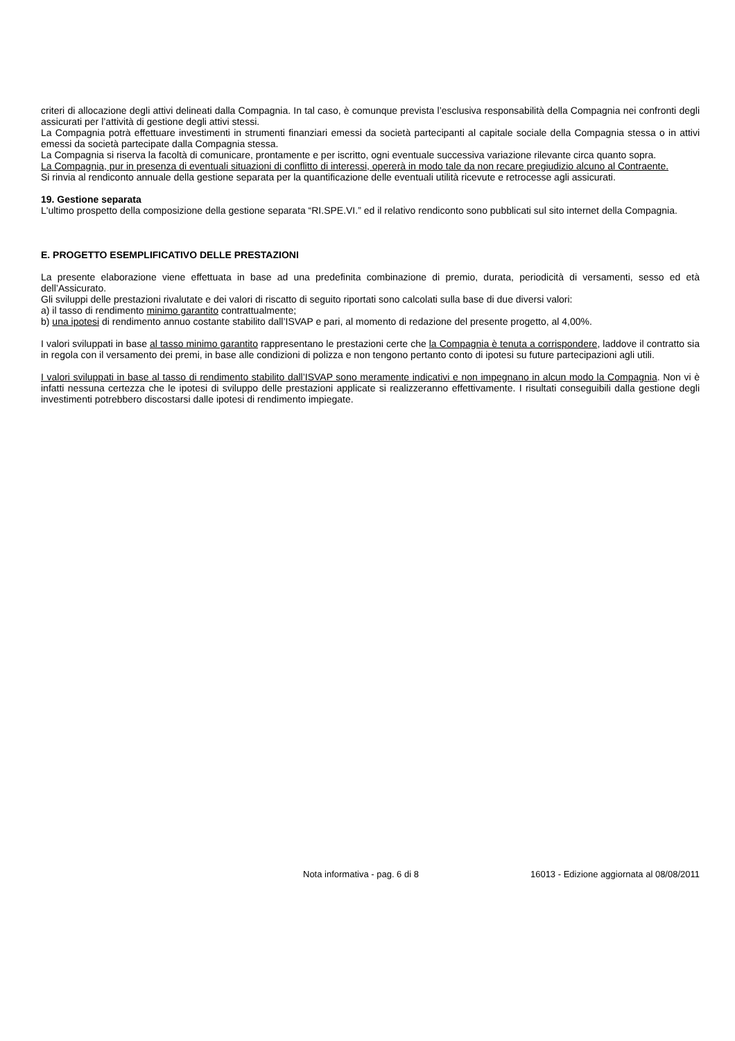criteri di allocazione degli attivi delineati dalla Compagnia. In tal caso, è comunque prevista l’esclusiva responsabilità della Compagnia nei confronti degli assicurati per l’attività di gestione degli attivi stessi.
La Compagnia potrà effettuare investimenti in strumenti finanziari emessi da società partecipanti al capitale sociale della Compagnia stessa o in attivi emessi da società partecipate dalla Compagnia stessa.
La Compagnia si riserva la facoltà di comunicare, prontamente e per iscritto, ogni eventuale successiva variazione rilevante circa quanto sopra.
La Compagnia, pur in presenza di eventuali situazioni di conflitto di interessi, opererà in modo tale da non recare pregiudizio alcuno al Contraente.
Si rinvia al rendiconto annuale della gestione separata per la quantificazione delle eventuali utilità ricevute e retrocesse agli assicurati.
19. Gestione separata
L'ultimo prospetto della composizione della gestione separata “RI.SPE.VI.” ed il relativo rendiconto sono pubblicati sul sito internet della Compagnia.
E. PROGETTO ESEMPLIFICATIVO DELLE PRESTAZIONI
La presente elaborazione viene effettuata in base ad una predefinita combinazione di premio, durata, periodicità di versamenti, sesso ed età dell’Assicurato.
Gli sviluppi delle prestazioni rivalutate e dei valori di riscatto di seguito riportati sono calcolati sulla base di due diversi valori:
a) il tasso di rendimento minimo garantito contrattualmente;
b) una ipotesi di rendimento annuo costante stabilito dall’ISVAP e pari, al momento di redazione del presente progetto, al 4,00%.
I valori sviluppati in base al tasso minimo garantito rappresentano le prestazioni certe che la Compagnia è tenuta a corrispondere, laddove il contratto sia in regola con il versamento dei premi, in base alle condizioni di polizza e non tengono pertanto conto di ipotesi su future partecipazioni agli utili.
I valori sviluppati in base al tasso di rendimento stabilito dall’ISVAP sono meramente indicativi e non impegnano in alcun modo la Compagnia. Non vi è infatti nessuna certezza che le ipotesi di sviluppo delle prestazioni applicate si realizzeranno effettivamente. I risultati conseguibili dalla gestione degli investimenti potrebbero discostarsi dalle ipotesi di rendimento impiegate.
Nota informativa - pag. 6 di 8 16013 - Edizione aggiornata al 08/08/2011